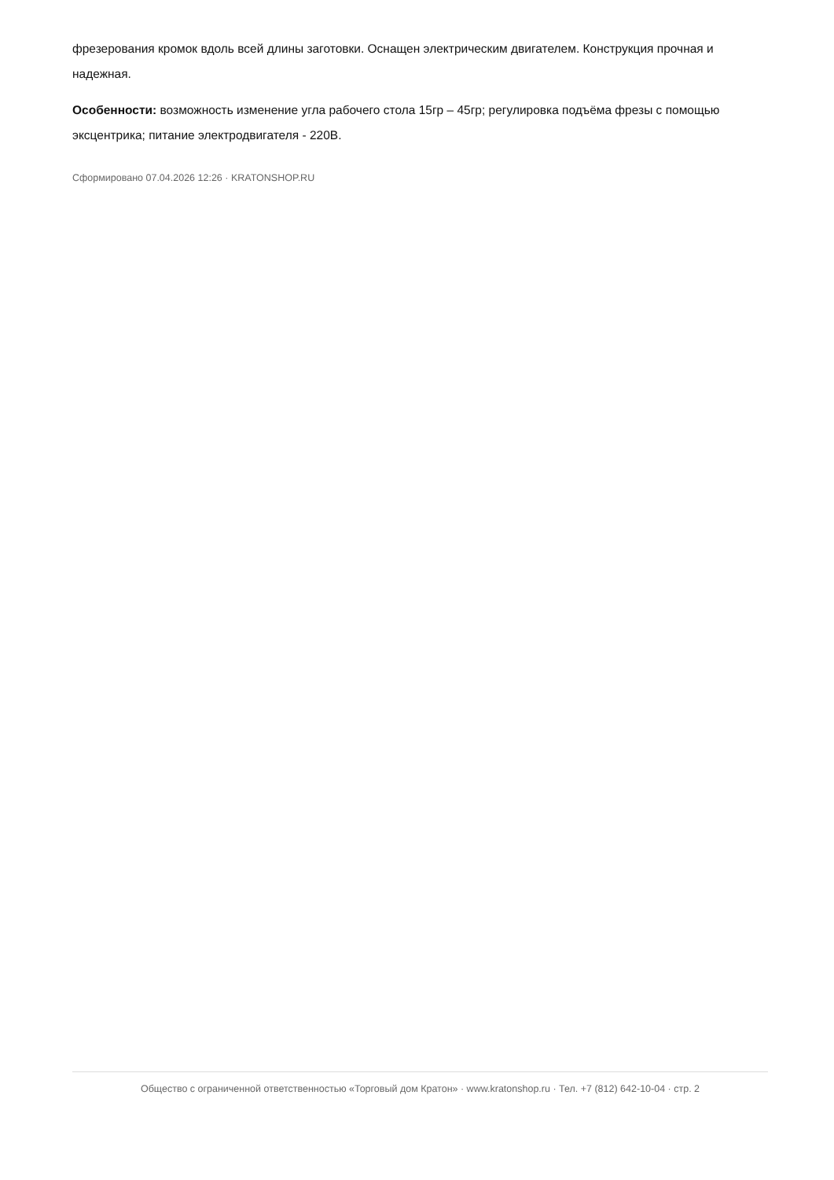фрезерования кромок вдоль всей длины заготовки. Оснащен электрическим двигателем. Конструкция прочная и надежная.
Особенности: возможность изменение угла рабочего стола 15гр – 45гр; регулировка подъёма фрезы с помощью эксцентрика; питание электродвигателя - 220В.
Сформировано 07.04.2026 12:26 · KRATONSHOP.RU
Общество с ограниченной ответственностью «Торговый дом Кратон» · www.kratonshop.ru · Тел. +7 (812) 642-10-04 · стр. 2